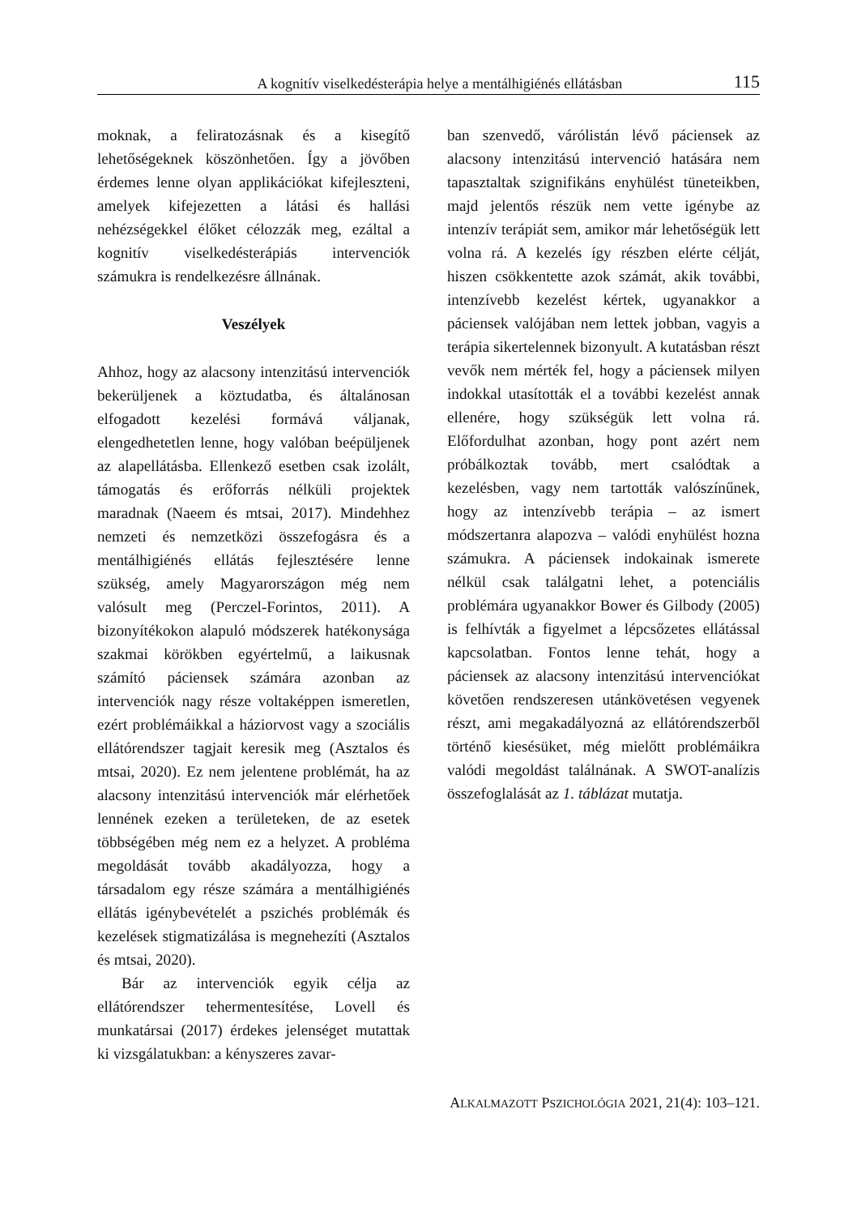A kognitív viselkedésterápia helye a mentálhigiénés ellátásban 115
moknak, a feliratozásnak és a kisegítő lehetőségeknek köszönhetően. Így a jövőben érdemes lenne olyan applikációkat kifejleszteni, amelyek kifejezetten a látási és hallási nehézségekkel élőket célozzák meg, ezáltal a kognitív viselkedésterápiás intervenciók számukra is rendelkezésre állnának.
Veszélyek
Ahhoz, hogy az alacsony intenzitású intervenciók bekerüljenek a köztudatba, és általánosan elfogadott kezelési formává váljanak, elengedhetetlen lenne, hogy valóban beépüljenek az alapellátásba. Ellenkező esetben csak izolált, támogatás és erőforrás nélküli projektek maradnak (Naeem és mtsai, 2017). Mindehhez nemzeti és nemzetközi összefogásra és a mentálhigiénés ellátás fejlesztésére lenne szükség, amely Magyarországon még nem valósult meg (Perczel-Forintos, 2011). A bizonyítékokon alapuló módszerek hatékonysága szakmai körökben egyértelmű, a laikusnak számító páciensek számára azonban az intervenciók nagy része voltaképpen ismeretlen, ezért problémáikkal a háziorvost vagy a szociális ellátórendszer tagjait keresik meg (Asztalos és mtsai, 2020). Ez nem jelentene problémát, ha az alacsony intenzitású intervenciók már elérhetőek lennének ezeken a területeken, de az esetek többségében még nem ez a helyzet. A probléma megoldását tovább akadályozza, hogy a társadalom egy része számára a mentálhigiénés ellátás igénybevételét a pszichés problémák és kezelések stigmatizálása is megnehezíti (Asztalos és mtsai, 2020).
Bár az intervenciók egyik célja az ellátórendszer tehermentesítése, Lovell és munkatársai (2017) érdekes jelenséget mutattak ki vizsgálatukban: a kényszeres zavar-
ban szenvedő, várólistán lévő páciensek az alacsony intenzitású intervenció hatására nem tapasztaltak szignifikáns enyhülést tüneteikben, majd jelentős részük nem vette igénybe az intenzív terápiát sem, amikor már lehetőségük lett volna rá. A kezelés így részben elérte célját, hiszen csökkentette azok számát, akik további, intenzívebb kezelést kértek, ugyanakkor a páciensek valójában nem lettek jobban, vagyis a terápia sikertelennek bizonyult. A kutatásban részt vevők nem mérték fel, hogy a páciensek milyen indokkal utasították el a további kezelést annak ellenére, hogy szükségük lett volna rá. Előfordulhat azonban, hogy pont azért nem próbálkoztak tovább, mert csalódtak a kezelésben, vagy nem tartották valószínűnek, hogy az intenzívebb terápia – az ismert módszertanra alapozva – valódi enyhülést hozna számukra. A páciensek indokainak ismerete nélkül csak találgatni lehet, a potenciális problémára ugyanakkor Bower és Gilbody (2005) is felhívták a figyelmet a lépcsőzetes ellátással kapcsolatban. Fontos lenne tehát, hogy a páciensek az alacsony intenzitású intervenciókat követően rendszeresen utánkövetésen vegyenek részt, ami megakadályozná az ellátórendszerből történő kiesésüket, még mielőtt problémáikra valódi megoldást találnának. A SWOT-analízis összefoglalását az 1. táblázat mutatja.
ALKALMAZOTT PSZICHOLÓGIA 2021, 21(4): 103–121.